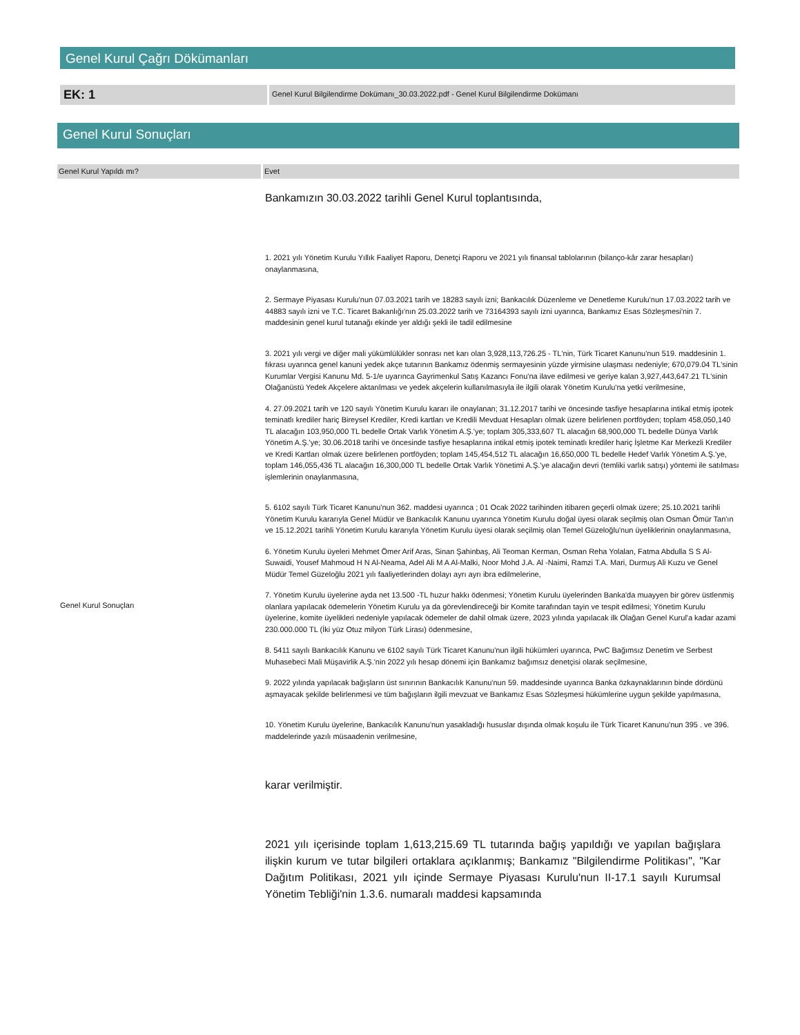Genel Kurul Çağrı Dökümanları
EK: 1
Genel Kurul Bilgilendirme Dokümanı_30.03.2022.pdf - Genel Kurul Bilgilendirme Dokümanı
Genel Kurul Sonuçları
Genel Kurul Yapıldı mı? Evet
Genel Kurul Sonuçları
Bankamızın 30.03.2022 tarihli Genel Kurul toplantısında,
1. 2021 yılı Yönetim Kurulu Yıllık Faaliyet Raporu, Denetçi Raporu ve 2021 yılı finansal tablolarının (bilanço-kâr zarar hesapları) onaylanmasına,
2. Sermaye Piyasası Kurulu'nun 07.03.2021 tarih ve 18283 sayılı izni; Bankacılık Düzenleme ve Denetleme Kurulu'nun 17.03.2022 tarih ve 44883 sayılı izni ve T.C. Ticaret Bakanlığı'nın 25.03.2022 tarih ve 73164393 sayılı izni uyarınca, Bankamız Esas Sözleşmesi'nin 7. maddesinin genel kurul tutanağı ekinde yer aldığı şekli ile tadil edilmesine
3. 2021 yılı vergi ve diğer mali yükümlülükler sonrası net karı olan 3,928,113,726.25 - TL'nin, Türk Ticaret Kanunu'nun 519. maddesinin 1. fıkrası uyarınca genel kanuni yedek akçe tutarının Bankamız ödenmiş sermayesinin yüzde yirmisine ulaşması nedeniyle; 670,079.04 TL'sinin Kurumlar Vergisi Kanunu Md. 5-1/e uyarınca Gayrimenkul Satış Kazancı Fonu'na ilave edilmesi ve geriye kalan 3,927,443,647.21 TL'sinin Olağanüstü Yedek Akçelere aktarılması ve yedek akçelerin kullanılmasıyla ile ilgili olarak Yönetim Kurulu'na yetki verilmesine,
4. 27.09.2021 tarih ve 120 sayılı Yönetim Kurulu kararı ile onaylanan; 31.12.2017 tarihi ve öncesinde tasfiye hesaplarına intikal etmiş ipotek teminatlı krediler hariç Bireysel Krediler, Kredi kartları ve Kredili Mevduat Hesapları olmak üzere belirlenen portföyden; toplam 458,050,140 TL alacağın 103,950,000 TL bedelle Ortak Varlık Yönetim A.Ş.'ye; toplam 305,333,607 TL alacağın 68,900,000 TL bedelle Dünya Varlık Yönetim A.Ş.'ye; 30.06.2018 tarihi ve öncesinde tasfiye hesaplarına intikal etmiş ipotek teminatlı krediler hariç İşletme Kar Merkezli Krediler ve Kredi Kartları olmak üzere belirlenen portföyden; toplam 145,454,512 TL alacağın 16,650,000 TL bedelle Hedef Varlık Yönetim A.Ş.'ye, toplam 146,055,436 TL alacağın 16,300,000 TL bedelle Ortak Varlık Yönetimi A.Ş.'ye alacağın devri (temliki varlık satışı) yöntemi ile satılması işlemlerinin onaylanmasına,
5. 6102 sayılı Türk Ticaret Kanunu'nun 362. maddesi uyarınca ; 01 Ocak 2022 tarihinden itibaren geçerli olmak üzere; 25.10.2021 tarihli Yönetim Kurulu kararıyla Genel Müdür ve Bankacılık Kanunu uyarınca Yönetim Kurulu doğal üyesi olarak seçilmiş olan Osman Ömür Tan'ın ve 15.12.2021 tarihli Yönetim Kurulu kararıyla Yönetim Kurulu üyesi olarak seçilmiş olan Temel Güzeloğlu'nun üyeliklerinin onaylanmasına,
6. Yönetim Kurulu üyeleri Mehmet Ömer Arif Aras, Sinan Şahinbaş, Ali Teoman Kerman, Osman Reha Yolalan, Fatma Abdulla S S Al-Suwaidi, Yousef Mahmoud H N Al-Neama, Adel Ali M A Al-Malki, Noor Mohd J.A. Al -Naimi, Ramzi T.A. Mari, Durmuş Ali Kuzu ve Genel Müdür Temel Güzeloğlu 2021 yılı faaliyetlerinden dolayı ayrı ayrı ibra edilmelerine,
7. Yönetim Kurulu üyelerine ayda net 13.500 -TL huzur hakkı ödenmesi; Yönetim Kurulu üyelerinden Banka'da muayyen bir görev üstlenmiş olanlara yapılacak ödemelerin Yönetim Kurulu ya da görevlendireceği bir Komite tarafından tayin ve tespit edilmesi; Yönetim Kurulu üyelerine, komite üyelikleri nedeniyle yapılacak ödemeler de dahil olmak üzere, 2023 yılında yapılacak ilk Olağan Genel Kurul'a kadar azami 230.000.000 TL (İki yüz Otuz milyon Türk Lirası) ödenmesine,
8. 5411 sayılı Bankacılık Kanunu ve 6102 sayılı Türk Ticaret Kanunu'nun ilgili hükümleri uyarınca, PwC Bağımsız Denetim ve Serbest Muhasebeci Mali Müşavirlik A.Ş.'nin 2022 yılı hesap dönemi için Bankamız bağımsız denetçisi olarak seçilmesine,
9. 2022 yılında yapılacak bağışların üst sınırının Bankacılık Kanunu'nun 59. maddesinde uyarınca Banka özkaynaklarının binde dördünü aşmayacak şekilde belirlenmesi ve tüm bağışların ilgili mevzuat ve Bankamız Esas Sözleşmesi hükümlerine uygun şekilde yapılmasına,
10. Yönetim Kurulu üyelerine, Bankacılık Kanunu'nun yasakladığı hususlar dışında olmak koşulu ile Türk Ticaret Kanunu'nun 395 . ve 396. maddelerinde yazılı müsaadenin verilmesine,
karar verilmiştir.
2021 yılı içerisinde toplam 1,613,215.69 TL tutarında bağış yapıldığı ve yapılan bağışlara ilişkin kurum ve tutar bilgileri ortaklara açıklanmış; Bankamız "Bilgilendirme Politikası", "Kar Dağıtım Politikası, 2021 yılı içinde Sermaye Piyasası Kurulu'nun II-17.1 sayılı Kurumsal Yönetim Tebliği'nin 1.3.6. numaralı maddesi kapsamında